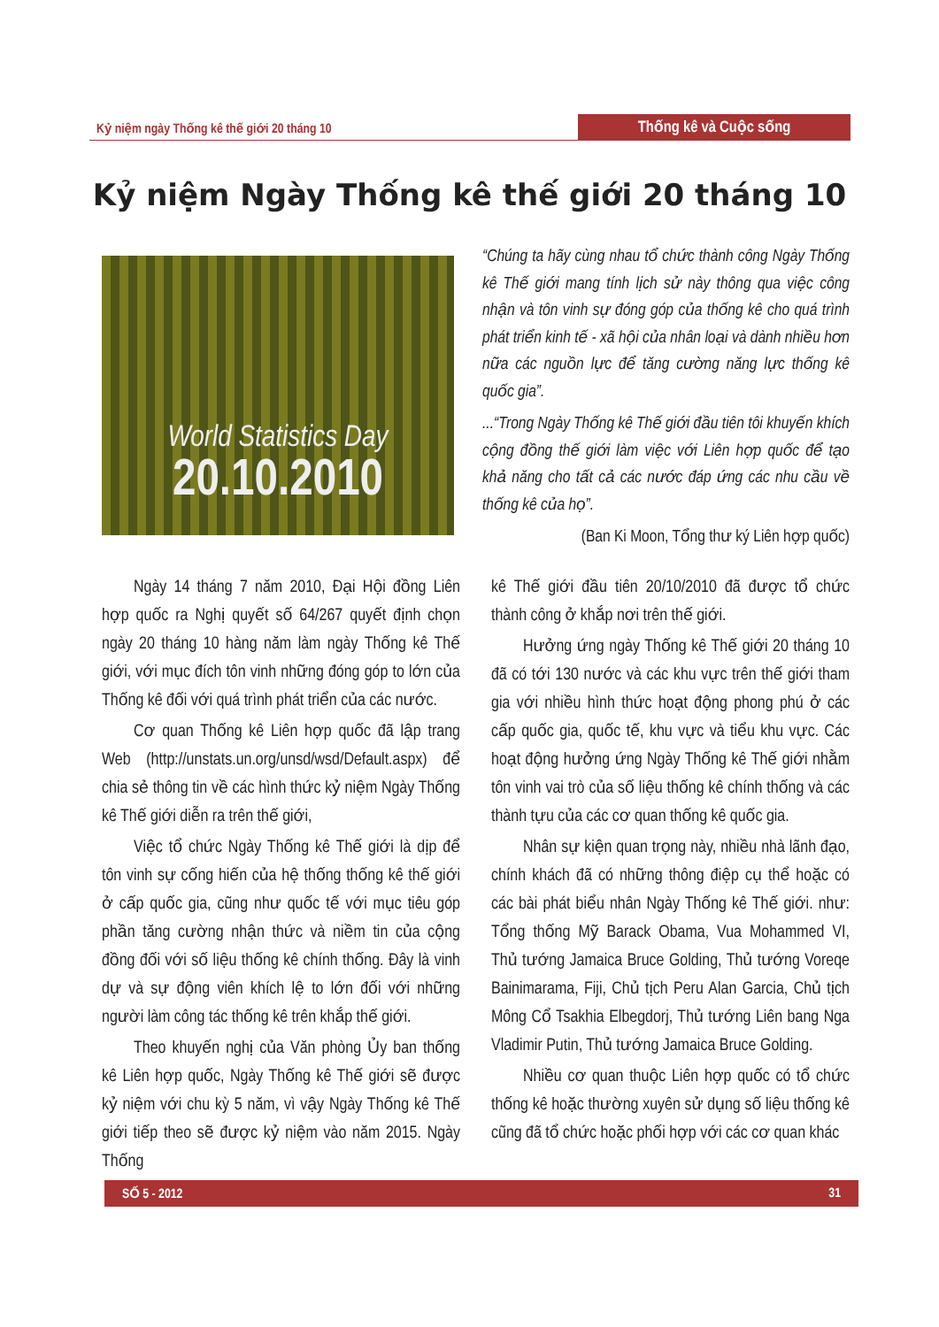Kỷ niệm ngày Thống kê thế giới 20 tháng 10
Thống kê và Cuộc sống
Kỷ niệm Ngày Thống kê thế giới 20 tháng 10
World Statistics Day
20.10.2010
“Chúng ta hãy cùng nhau tổ chức thành công Ngày Thống kê Thế giới mang tính lịch sử này thông qua việc công nhận và tôn vinh sự đóng góp của thống kê cho quá trình phát triển kinh tế - xã hội của nhân loại và dành nhiều hơn nữa các nguồn lực để tăng cường năng lực thống kê quốc gia”.
...“Trong Ngày Thống kê Thế giới đầu tiên tôi khuyến khích cộng đồng thế giới làm việc với Liên hợp quốc để tạo khả năng cho tất cả các nước đáp ứng các nhu cầu về thống kê của họ”.
(Ban Ki Moon, Tổng thư ký Liên hợp quốc)
Ngày 14 tháng 7 năm 2010, Đại Hội đồng Liên hợp quốc ra Nghị quyết số 64/267 quyết định chọn ngày 20 tháng 10 hàng năm làm ngày Thống kê Thế giới, với mục đích tôn vinh những đóng góp to lớn của Thống kê đối với quá trình phát triển của các nước.
Cơ quan Thống kê Liên hợp quốc đã lập trang Web (http://unstats.un.org/unsd/wsd/Default.aspx) để chia sẻ thông tin về các hình thức kỷ niệm Ngày Thống kê Thế giới diễn ra trên thế giới,
Việc tổ chức Ngày Thống kê Thế giới là dịp để tôn vinh sự cống hiến của hệ thống thống kê thế giới ở cấp quốc gia, cũng như quốc tế với mục tiêu góp phần tăng cường nhận thức và niềm tin của cộng đồng đối với số liệu thống kê chính thống. Đây là vinh dự và sự động viên khích lệ to lớn đối với những người làm công tác thống kê trên khắp thế giới.
Theo khuyến nghị của Văn phòng Ủy ban thống kê Liên hợp quốc, Ngày Thống kê Thế giới sẽ được kỷ niệm với chu kỳ 5 năm, vì vậy Ngày Thống kê Thế giới tiếp theo sẽ được kỷ niệm vào năm 2015. Ngày Thống
kê Thế giới đầu tiên 20/10/2010 đã được tổ chức thành công ở khắp nơi trên thế giới.
Hưởng ứng ngày Thống kê Thế giới 20 tháng 10 đã có tới 130 nước và các khu vực trên thế giới tham gia với nhiều hình thức hoạt động phong phú ở các cấp quốc gia, quốc tế, khu vực và tiểu khu vực. Các hoạt động hưởng ứng Ngày Thống kê Thế giới nhằm tôn vinh vai trò của số liệu thống kê chính thống và các thành tựu của các cơ quan thống kê quốc gia.
Nhân sự kiện quan trọng này, nhiều nhà lãnh đạo, chính khách đã có những thông điệp cụ thể hoặc có các bài phát biểu nhân Ngày Thống kê Thế giới. như: Tổng thống Mỹ Barack Obama, Vua Mohammed VI, Thủ tướng Jamaica Bruce Golding, Thủ tướng Voreqe Bainimarama, Fiji, Chủ tịch Peru Alan Garcia, Chủ tịch Mông Cổ Tsakhia Elbegdorj, Thủ tướng Liên bang Nga Vladimir Putin, Thủ tướng Jamaica Bruce Golding.
Nhiều cơ quan thuộc Liên hợp quốc có tổ chức thống kê hoặc thường xuyên sử dụng số liệu thống kê cũng đã tổ chức hoặc phối hợp với các cơ quan khác
SỐ 5 - 2012 31